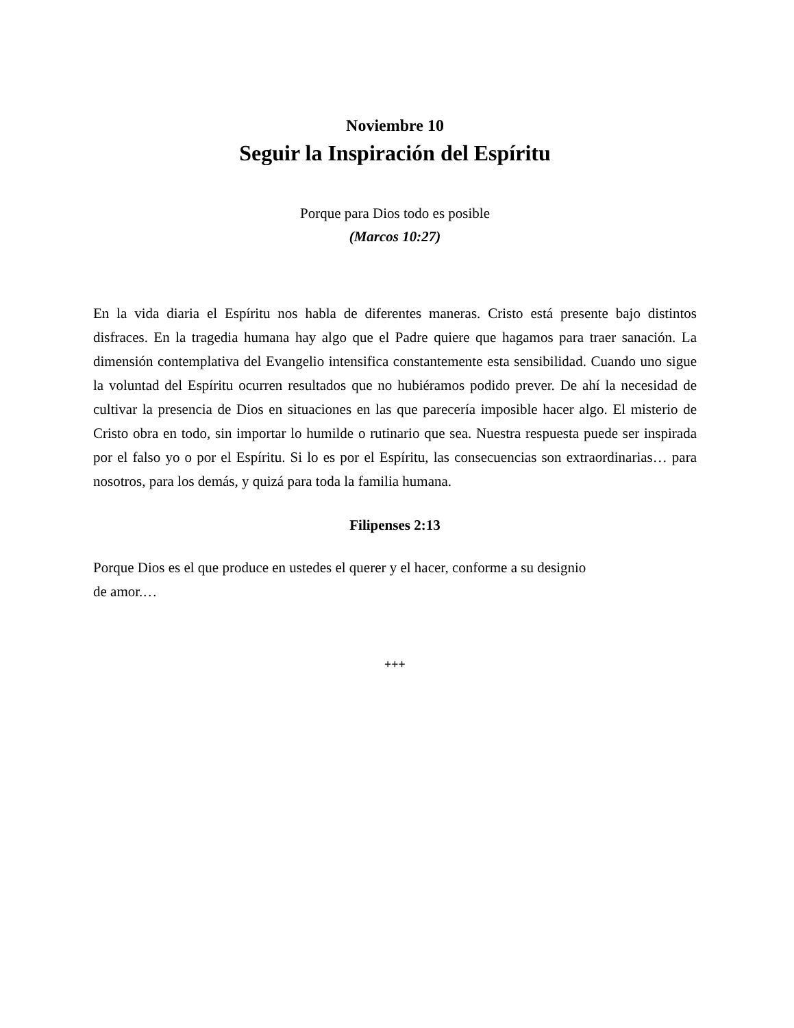Noviembre 10
Seguir la Inspiración del Espíritu
Porque para Dios todo es posible
(Marcos 10:27)
En la vida diaria el Espíritu nos habla de diferentes maneras. Cristo está presente bajo distintos disfraces. En la tragedia humana hay algo que el Padre quiere que hagamos para traer sanación. La dimensión contemplativa del Evangelio intensifica constantemente esta sensibilidad. Cuando uno sigue la voluntad del Espíritu ocurren resultados que no hubiéramos podido prever. De ahí la necesidad de cultivar la presencia de Dios en situaciones en las que parecería imposible hacer algo. El misterio de Cristo obra en todo, sin importar lo humilde o rutinario que sea. Nuestra respuesta puede ser inspirada por el falso yo o por el Espíritu. Si lo es por el Espíritu, las consecuencias son extraordinarias… para nosotros, para los demás, y quizá para toda la familia humana.
Filipenses 2:13
Porque Dios es el que produce en ustedes el querer y el hacer, conforme a su designio
de amor.…
+++